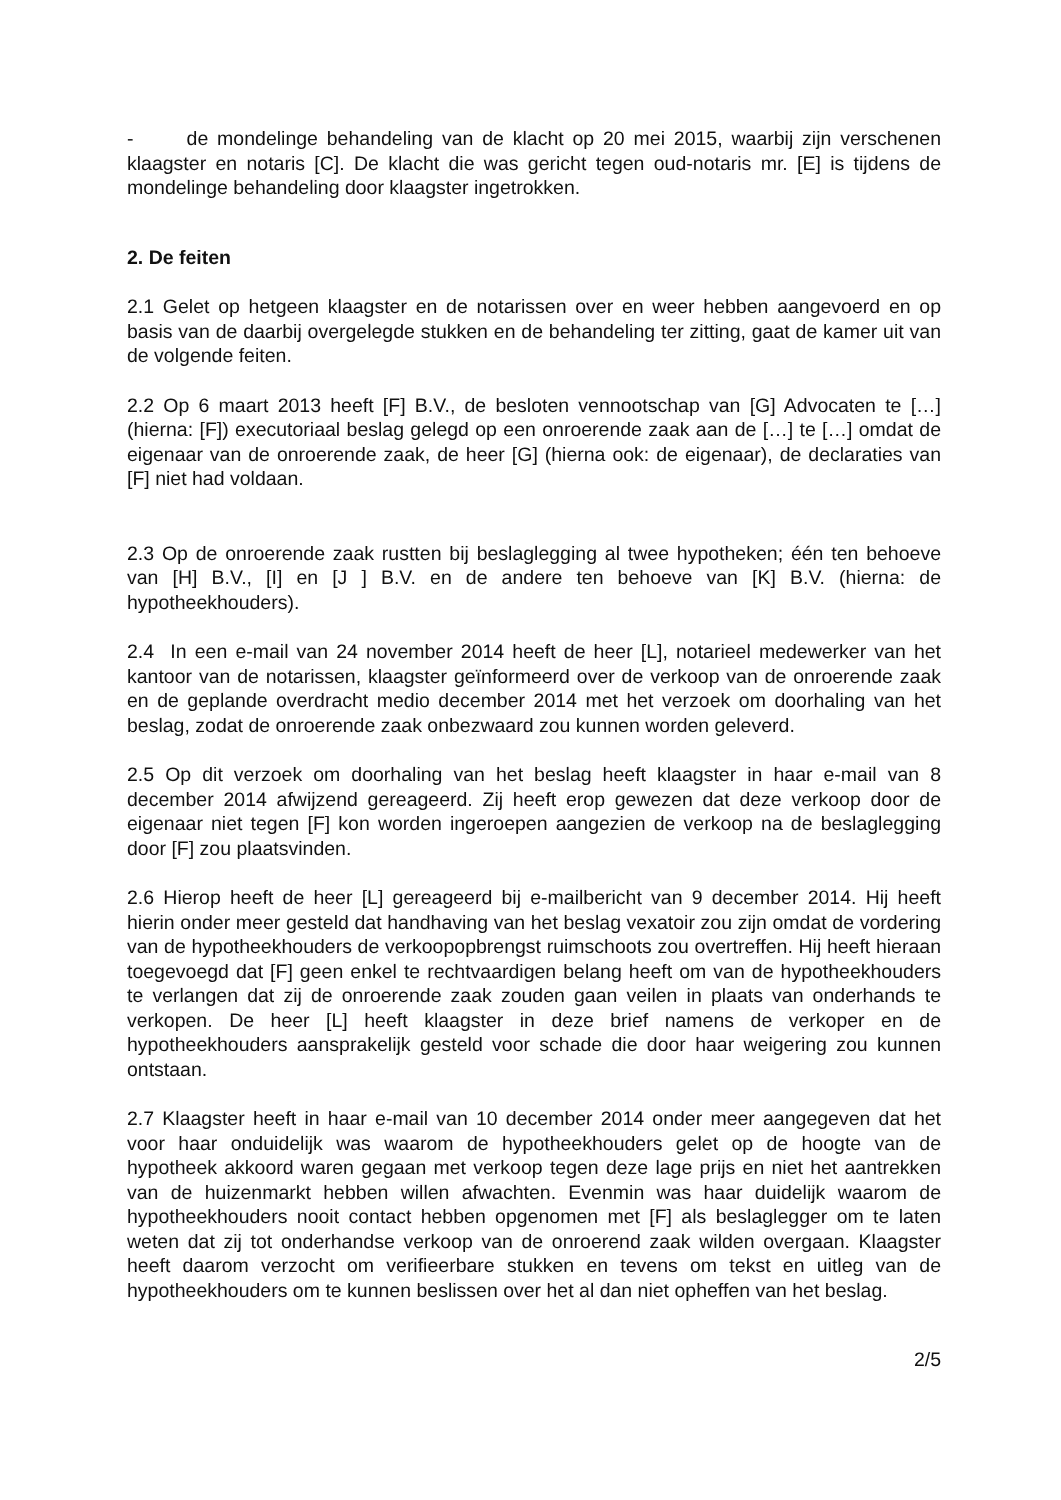- de mondelinge behandeling van de klacht op 20 mei 2015, waarbij zijn verschenen klaagster en notaris [C]. De klacht die was gericht tegen oud-notaris mr. [E] is tijdens de mondelinge behandeling door klaagster ingetrokken.
2. De feiten
2.1 Gelet op hetgeen klaagster en de notarissen over en weer hebben aangevoerd en op basis van de daarbij overgelegde stukken en de behandeling ter zitting, gaat de kamer uit van de volgende feiten.
2.2 Op 6 maart 2013 heeft [F] B.V., de besloten vennootschap van [G] Advocaten te […] (hierna: [F]) executoriaal beslag gelegd op een onroerende zaak aan de […] te […] omdat de eigenaar van de onroerende zaak, de heer [G] (hierna ook: de eigenaar), de declaraties van [F] niet had voldaan.
2.3 Op de onroerende zaak rustten bij beslaglegging al twee hypotheken; één ten behoeve van [H] B.V., [I] en [J ] B.V. en de andere ten behoeve van [K] B.V. (hierna: de hypotheekhouders).
2.4 In een e-mail van 24 november 2014 heeft de heer [L], notarieel medewerker van het kantoor van de notarissen, klaagster geïnformeerd over de verkoop van de onroerende zaak en de geplande overdracht medio december 2014 met het verzoek om doorhaling van het beslag, zodat de onroerende zaak onbezwaard zou kunnen worden geleverd.
2.5 Op dit verzoek om doorhaling van het beslag heeft klaagster in haar e-mail van 8 december 2014 afwijzend gereageerd. Zij heeft erop gewezen dat deze verkoop door de eigenaar niet tegen [F] kon worden ingeroepen aangezien de verkoop na de beslaglegging door [F] zou plaatsvinden.
2.6 Hierop heeft de heer [L] gereageerd bij e-mailbericht van 9 december 2014. Hij heeft hierin onder meer gesteld dat handhaving van het beslag vexatoir zou zijn omdat de vordering van de hypotheekhouders de verkoopopbrengst ruimschoots zou overtreffen. Hij heeft hieraan toegevoegd dat [F] geen enkel te rechtvaardigen belang heeft om van de hypotheekhouders te verlangen dat zij de onroerende zaak zouden gaan veilen in plaats van onderhands te verkopen. De heer [L] heeft klaagster in deze brief namens de verkoper en de hypotheekhouders aansprakelijk gesteld voor schade die door haar weigering zou kunnen ontstaan.
2.7 Klaagster heeft in haar e-mail van 10 december 2014 onder meer aangegeven dat het voor haar onduidelijk was waarom de hypotheekhouders gelet op de hoogte van de hypotheek akkoord waren gegaan met verkoop tegen deze lage prijs en niet het aantrekken van de huizenmarkt hebben willen afwachten. Evenmin was haar duidelijk waarom de hypotheekhouders nooit contact hebben opgenomen met [F] als beslaglegger om te laten weten dat zij tot onderhandse verkoop van de onroerend zaak wilden overgaan. Klaagster heeft daarom verzocht om verifieerbare stukken en tevens om tekst en uitleg van de hypotheekhouders om te kunnen beslissen over het al dan niet opheffen van het beslag.
2/5